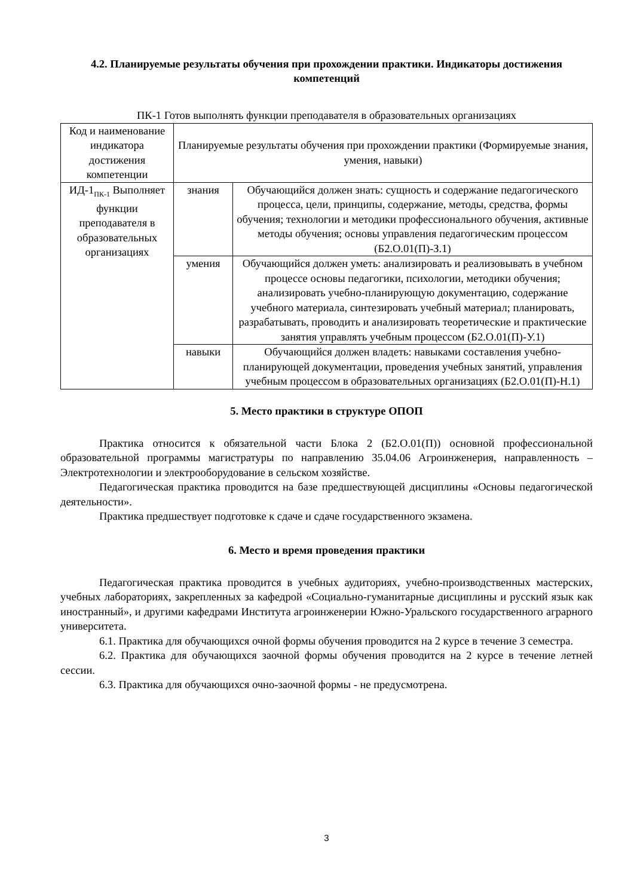4.2. Планируемые результаты обучения при прохождении практики. Индикаторы достижения компетенций
ПК-1 Готов выполнять функции преподавателя в образовательных организациях
| Код и наименование индикатора достижения компетенции | Планируемые результаты обучения при прохождении практики (Формируемые знания, умения, навыки) | |
| ИД-1<sub>ПК-1</sub> Выполняет функции преподавателя в образовательных организациях | знания | Обучающийся должен знать: сущность и содержание педагогического процесса, цели, принципы, содержание, методы, средства, формы обучения; технологии и методики профессионального обучения, активные методы обучения; основы управления педагогическим процессом (Б2.О.01(П)-З.1) |
| | умения | Обучающийся должен уметь: анализировать и реализовывать в учебном процессе основы педагогики, психологии, методики обучения; анализировать учебно-планирующую документацию, содержание учебного материала, синтезировать учебный материал; планировать, разрабатывать, проводить и анализировать теоретические и практические занятия управлять учебным процессом (Б2.О.01(П)-У.1) |
| | навыки | Обучающийся должен владеть: навыками составления учебно-планирующей документации, проведения учебных занятий, управления учебным процессом в образовательных организациях (Б2.О.01(П)-Н.1) |
5. Место практики в структуре ОПОП
Практика относится к обязательной части Блока 2 (Б2.О.01(П)) основной профессиональной образовательной программы магистратуры по направлению 35.04.06 Агроинженерия, направленность – Электротехнологии и электрооборудование в сельском хозяйстве.
Педагогическая практика проводится на базе предшествующей дисциплины «Основы педагогической деятельности».
Практика предшествует подготовке к сдаче и сдаче государственного экзамена.
6. Место и время проведения практики
Педагогическая практика проводится в учебных аудиториях, учебно-производственных мастерских, учебных лабораториях, закрепленных за кафедрой «Социально-гуманитарные дисциплины и русский язык как иностранный», и другими кафедрами Института агроинженерии Южно-Уральского государственного аграрного университета.
6.1. Практика для обучающихся очной формы обучения проводится на 2 курсе в течение 3 семестра.
6.2. Практика для обучающихся заочной формы обучения проводится на 2 курсе в течение летней сессии.
6.3. Практика для обучающихся очно-заочной формы - не предусмотрена.
3